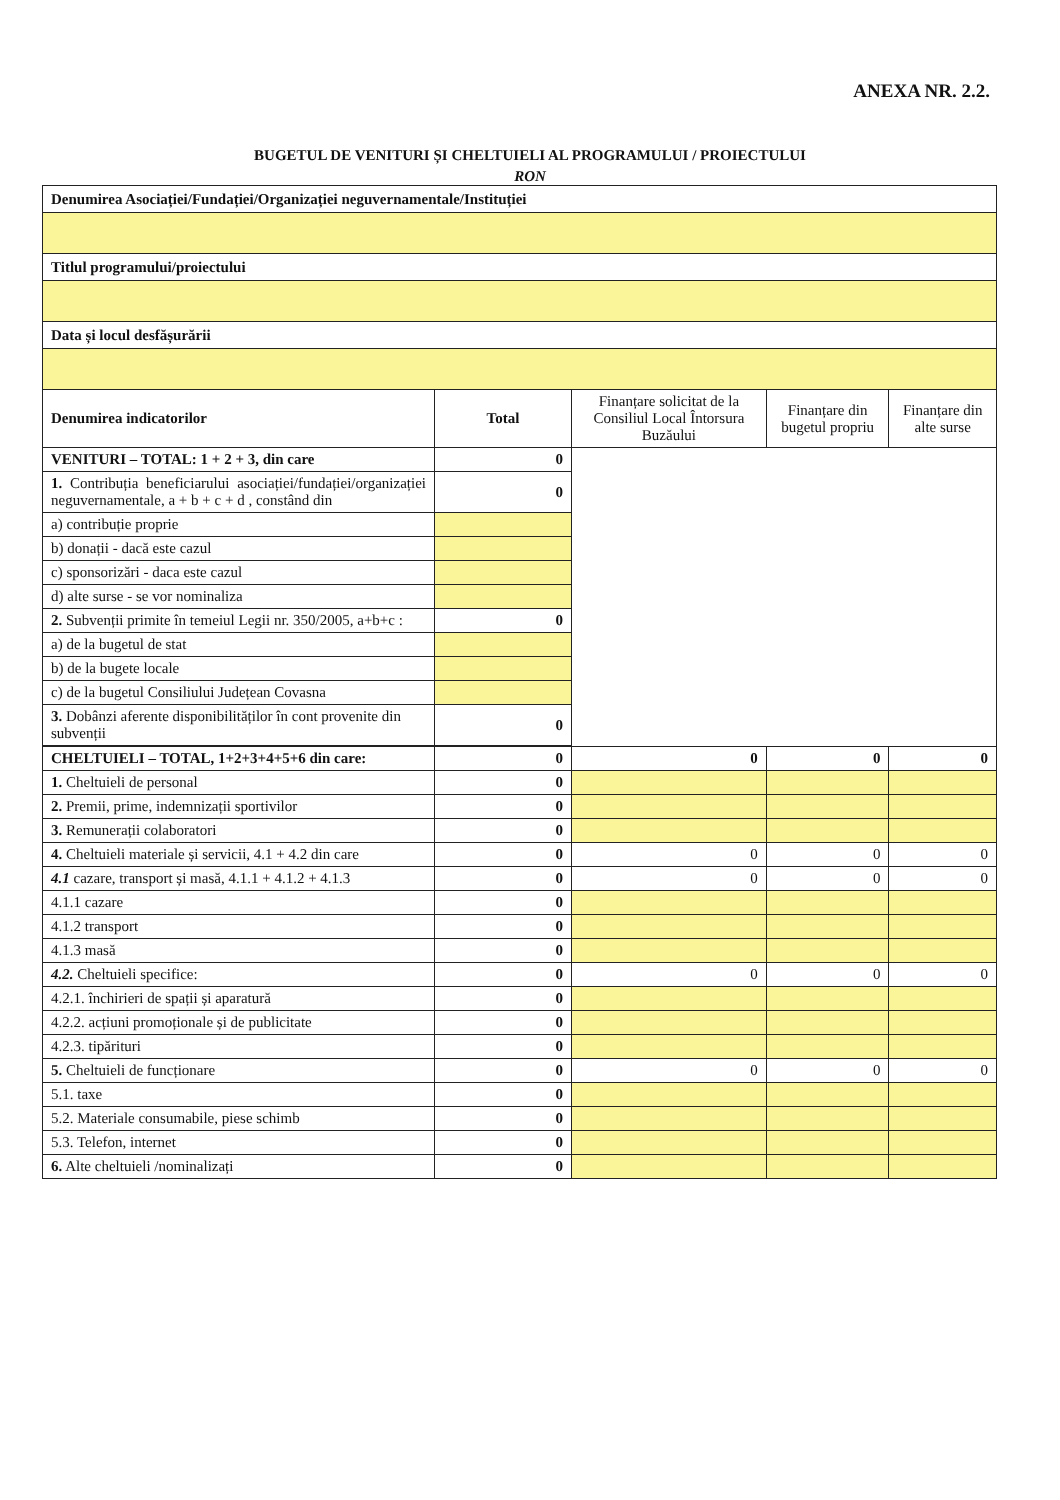ANEXA NR. 2.2.
BUGETUL DE VENITURI ȘI CHELTUIELI AL PROGRAMULUI / PROIECTULUI
RON
| Denumirea Asociației/Fundației/Organizației neguvernamentale/Instituției | | | | |
| Titlul programului/proiectului | | | | |
| Data și locul desfășurării | | | | |
| Denumirea indicatorilor | Total | Finanțare solicitat de la Consiliul Local Întorsura Buzăului | Finanțare din bugetul propriu | Finanțare din alte surse |
| VENITURI – TOTAL: 1 + 2 + 3, din care | 0 | | | |
| 1. Contribuția beneficiarului asociației/fundației/organizației neguvernamentale, a + b + c + d , constând din | 0 | | | |
| a) contribuție proprie | | | | |
| b) donații - dacă este cazul | | | | |
| c) sponsorizări - daca este cazul | | | | |
| d) alte surse - se vor nominaliza | | | | |
| 2. Subvenții primite în temeiul Legii nr. 350/2005, a+b+c : | 0 | | | |
| a) de la bugetul de stat | | | | |
| b) de la bugete locale | | | | |
| c) de la bugetul Consiliului Județean Covasna | | | | |
| 3. Dobânzi aferente disponibilităților în cont provenite din subvenții | 0 | | | |
| CHELTUIELI – TOTAL, 1+2+3+4+5+6 din care: | 0 | 0 | 0 | 0 |
| 1. Cheltuieli de personal | 0 | | | |
| 2. Premii, prime, indemnizații sportivilor | 0 | | | |
| 3. Remunerații colaboratori | 0 | | | |
| 4. Cheltuieli materiale și servicii, 4.1 + 4.2 din care | 0 | 0 | 0 | 0 |
| 4.1 cazare, transport și masă, 4.1.1 + 4.1.2 + 4.1.3 | 0 | 0 | 0 | 0 |
| 4.1.1 cazare | 0 | | | |
| 4.1.2 transport | 0 | | | |
| 4.1.3 masă | 0 | | | |
| 4.2. Cheltuieli specifice: | 0 | 0 | 0 | 0 |
| 4.2.1. închirieri de spații și aparatură | 0 | | | |
| 4.2.2. acțiuni promoționale și de publicitate | 0 | | | |
| 4.2.3. tipărituri | 0 | | | |
| 5. Cheltuieli de funcționare | 0 | 0 | 0 | 0 |
| 5.1. taxe | 0 | | | |
| 5.2. Materiale consumabile, piese schimb | 0 | | | |
| 5.3. Telefon, internet | 0 | | | |
| 6. Alte cheltuieli /nominalizați | 0 | | | |